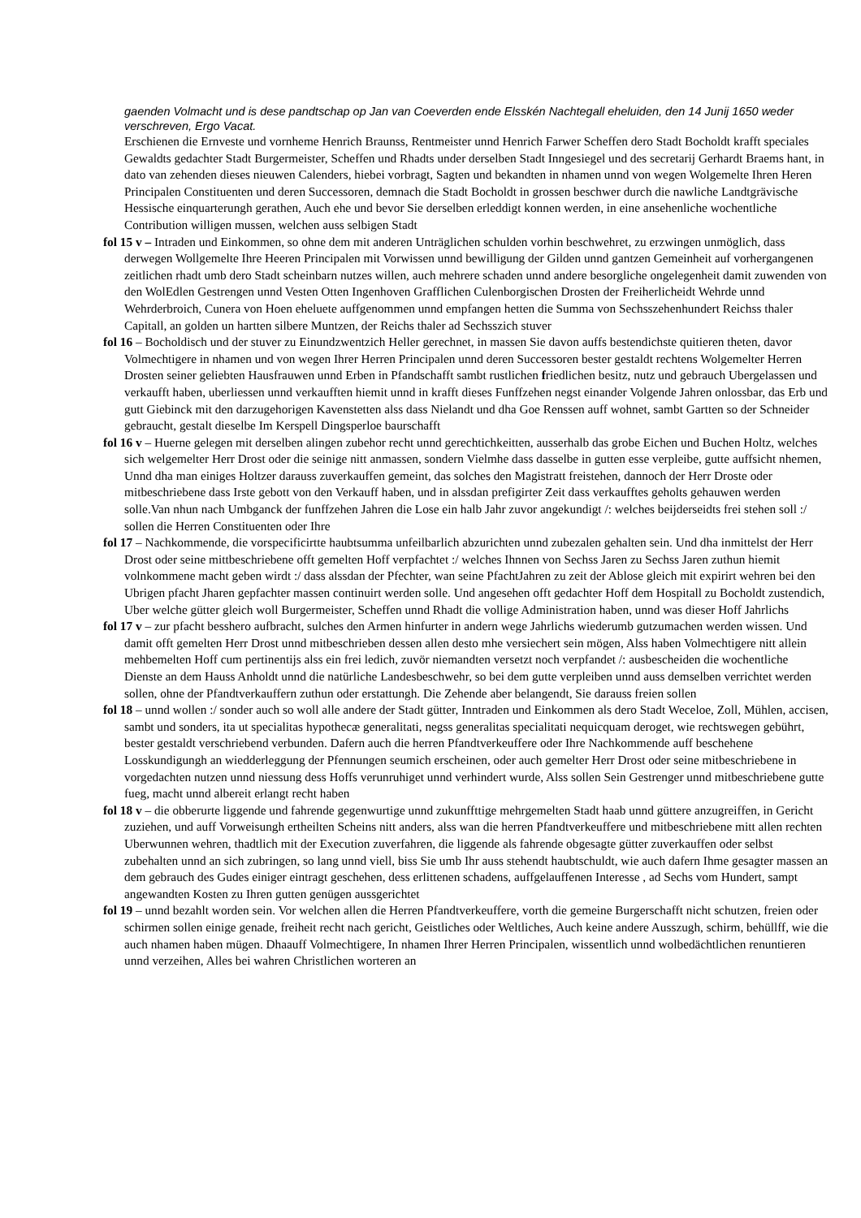gaenden Volmacht und is dese pandtschap op Jan van Coeverden ende Elsskén Nachtegall eheluiden, den 14 Junij 1650 weder verschreven, Ergo Vacat.
Erschienen die Ernveste und vornheme Henrich Braunss, Rentmeister unnd Henrich Farwer Scheffen dero Stadt Bocholdt krafft speciales Gewaldts gedachter Stadt Burgermeister, Scheffen und Rhadts under derselben Stadt Inngesiegel und des secretarij Gerhardt Braems hant, in dato van zehenden dieses nieuwen Calenders, hiebei vorbragt, Sagten und bekandten in nhamen unnd von wegen Wolgemelte Ihren Heren Principalen Constituenten und deren Successoren, demnach die Stadt Bocholdt in grossen beschwer durch die nawliche Landtgrävische Hessische einquarterungh gerathen, Auch ehe und bevor Sie derselben erleddigt konnen werden, in eine ansehenliche wochentliche Contribution willigen mussen, welchen auss selbigen Stadt
fol 15 v – Intraden und Einkommen, so ohne dem mit anderen Unträglichen schulden vorhin beschwehret, zu erzwingen unmöglich, dass derwegen Wollgemelte Ihre Heeren Principalen mit Vorwissen unnd bewilligung der Gilden unnd gantzen Gemeinheit auf vorhergangenen zeitlichen rhadt umb dero Stadt scheinbarn nutzes willen, auch mehrere schaden unnd andere besorgliche ongelegenheit damit zuwenden von den WolEdlen Gestrengen unnd Vesten Otten Ingenhoven Grafflichen Culenborgischen Drosten der Freiherlicheidt Wehrde unnd Wehrderbroich, Cunera von Hoen eheluete auffgenommen unnd empfangen hetten die Summa von Sechsszehenhundert Reichss thaler Capitall, an golden un hartten silbere Muntzen, der Reichs thaler ad Sechsszich stuver
fol 16 – Bocholdisch und der stuver zu Einundzwentzich Heller gerechnet, in massen Sie davon auffs bestendichste quitieren theten, davor Volmechtigere in nhamen und von wegen Ihrer Herren Principalen unnd deren Successoren bester gestaldt rechtens Wolgemelter Herren Drosten seiner geliebten Hausfrauwen unnd Erben in Pfandschafft sambt rustlichen friedlichen besitz, nutz und gebrauch Ubergelassen und verkaufft haben, uberliessen unnd verkaufften hiemit unnd in krafft dieses Funffzehen negst einander Volgende Jahren onlossbar, das Erb und gutt Giebinck mit den darzugehorigen Kavenstetten alss dass Nielandt und dha Goe Renssen auff wohnet, sambt Gartten so der Schneider gebraucht, gestalt dieselbe Im Kerspell Dingsperloe baurschafft
fol 16 v – Huerne gelegen mit derselben alingen zubehor recht unnd gerechtichkeitten, ausserhalb das grobe Eichen und Buchen Holtz, welches sich welgemelter Herr Drost oder die seinige nitt anmassen, sondern Vielmhe dass dasselbe in gutten esse verpleibe, gutte auffsicht nhemen, Unnd dha man einiges Holtzer darauss zuverkauffen gemeint, das solches den Magistratt freistehen, dannoch der Herr Droste oder mitbeschriebene dass Irste gebott von den Verkauff haben, und in alssdan prefigirter Zeit dass verkaufftes geholts gehauwen werden solle.Van nhun nach Umbganck der funffzehen Jahren die Lose ein halb Jahr zuvor angekundigt /: welches beijderseidts frei stehen soll :/ sollen die Herren Constituenten oder Ihre
fol 17 – Nachkommende, die vorspecificirtte haubtsumma unfeilbarlich abzurichten unnd zubezalen gehalten sein. Und dha inmittelst der Herr Drost oder seine mittbeschriebene offt gemelten Hoff verpfachtet :/ welches Ihnnen von Sechss Jaren zu Sechss Jaren zuthun hiemit volnkommene macht geben wirdt :/ dass alssdan der Pfechter, wan seine PfachtJahren zu zeit der Ablose gleich mit expirirt wehren bei den Ubrigen pfacht Jharen gepfachter massen continuirt werden solle. Und angesehen offt gedachter Hoff dem Hospitall zu Bocholdt zustendich, Uber welche gütter gleich woll Burgermeister, Scheffen unnd Rhadt die vollige Administration haben, unnd was dieser Hoff Jahrlichs
fol 17 v – zur pfacht besshero aufbracht, sulches den Armen hinfurter in andern wege Jahrlichs wiederumb gutzumachen werden wissen. Und damit offt gemelten Herr Drost unnd mitbeschrieben dessen allen desto mhe versiechert sein mögen, Alss haben Volmechtigere nitt allein mehbemelten Hoff cum pertinentijs alss ein frei ledich, zuvör niemandten versetzt noch verpfandet /: ausbescheiden die wochentliche Dienste an dem Hauss Anholdt unnd die natürliche Landesbeschwehr, so bei dem gutte verpleiben unnd auss demselben verrichtet werden sollen, ohne der Pfandtverkauffern zuthun oder erstattungh. Die Zehende aber belangendt, Sie darauss freien sollen
fol 18 – unnd wollen :/ sonder auch so woll alle andere der Stadt gütter, Inntraden und Einkommen als dero Stadt Weceloe, Zoll, Mühlen, accisen, sambt und sonders, ita ut specialitas hypothecæ generalitati, negss generalitas specialitati nequicquam deroget, wie rechtswegen gebührt, bester gestaldt verschriebend verbunden. Dafern auch die herren Pfandtverkeuffere oder Ihre Nachkommende auff beschehene Losskundigungh an wiedderleggung der Pfennungen seumich erscheinen, oder auch gemelter Herr Drost oder seine mitbeschriebene in vorgedachten nutzen unnd niessung dess Hoffs verunruhiget unnd verhindert wurde, Alss sollen Sein Gestrenger unnd mitbeschriebene gutte fueg, macht unnd albereit erlangt recht haben
fol 18 v – die obberurte liggende und fahrende gegenwurtige unnd zukunffttige mehrgemelten Stadt haab unnd güttere anzugreiffen, in Gericht zuziehen, und auff Vorweisungh ertheilten Scheins nitt anders, alss wan die herren Pfandtverkeuffere und mitbeschriebene mitt allen rechten Uberwunnen wehren, thadtlich mit der Execution zuverfahren, die liggende als fahrende obgesagte gütter zuverkauffen oder selbst zubehalten unnd an sich zubringen, so lang unnd viell, biss Sie umb Ihr auss stehendt haubtschuldt, wie auch dafern Ihme gesagter massen an dem gebrauch des Gudes einiger eintragt geschehen, dess erlittenen schadens, auffgelauffenen Interesse , ad Sechs vom Hundert, sampt angewandten Kosten zu Ihren gutten genügen aussgerichtet
fol 19 – unnd bezahlt worden sein. Vor welchen allen die Herren Pfandtverkeuffere, vorth die gemeine Burgerschafft nicht schutzen, freien oder schirmen sollen einige genade, freiheit recht nach gericht, Geistliches oder Weltliches, Auch keine andere Ausszugh, schirm, behüllff, wie die auch nhamen haben mügen. Dhaauff Volmechtigere, In nhamen Ihrer Herren Principalen, wissentlich unnd wolbedächtlichen renuntieren unnd verzeihen, Alles bei wahren Christlichen worteren an